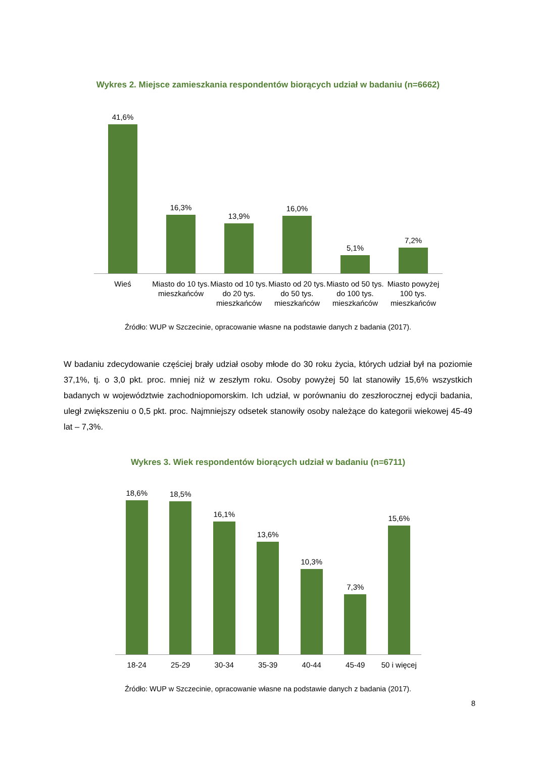Wykres 2. Miejsce zamieszkania respondentów biorących udział w badaniu (n=6662)
41,6%
16,3%
13,9%
16,0%
5,1%
7,2%
Wieś Miasto do 10 tys. mieszkańców
Miasto od 10 tys. do 20 tys. mieszkańców
Miasto od 20 tys. do 50 tys. mieszkańców
Miasto od 50 tys. do 100 tys. mieszkańców
Miasto powyżej 100 tys. mieszkańców
Źródło: WUP w Szczecinie, opracowanie własne na podstawie danych z badania (2017).
W badaniu zdecydowanie częściej brały udział osoby młode do 30 roku życia, których udział był na poziomie 37,1%, tj. o 3,0 pkt. proc. mniej niż w zeszłym roku. Osoby powyżej 50 lat stanowiły 15,6% wszystkich badanych w województwie zachodniopomorskim. Ich udział, w porównaniu do zeszłorocznej edycji badania, uległ zwiększeniu o 0,5 pkt. proc. Najmniejszy odsetek stanowiły osoby należące do kategorii wiekowej 45-49 lat – 7,3%.
Wykres 3. Wiek respondentów biorących udział w badaniu (n=6711)
18,6%
18,5%
16,1%
13,6%
10,3%
7,3%
15,6%
18-24 25-29 30-34 35-39 40-44 45-49 50 i więcej
Źródło: WUP w Szczecinie, opracowanie własne na podstawie danych z badania (2017).
8